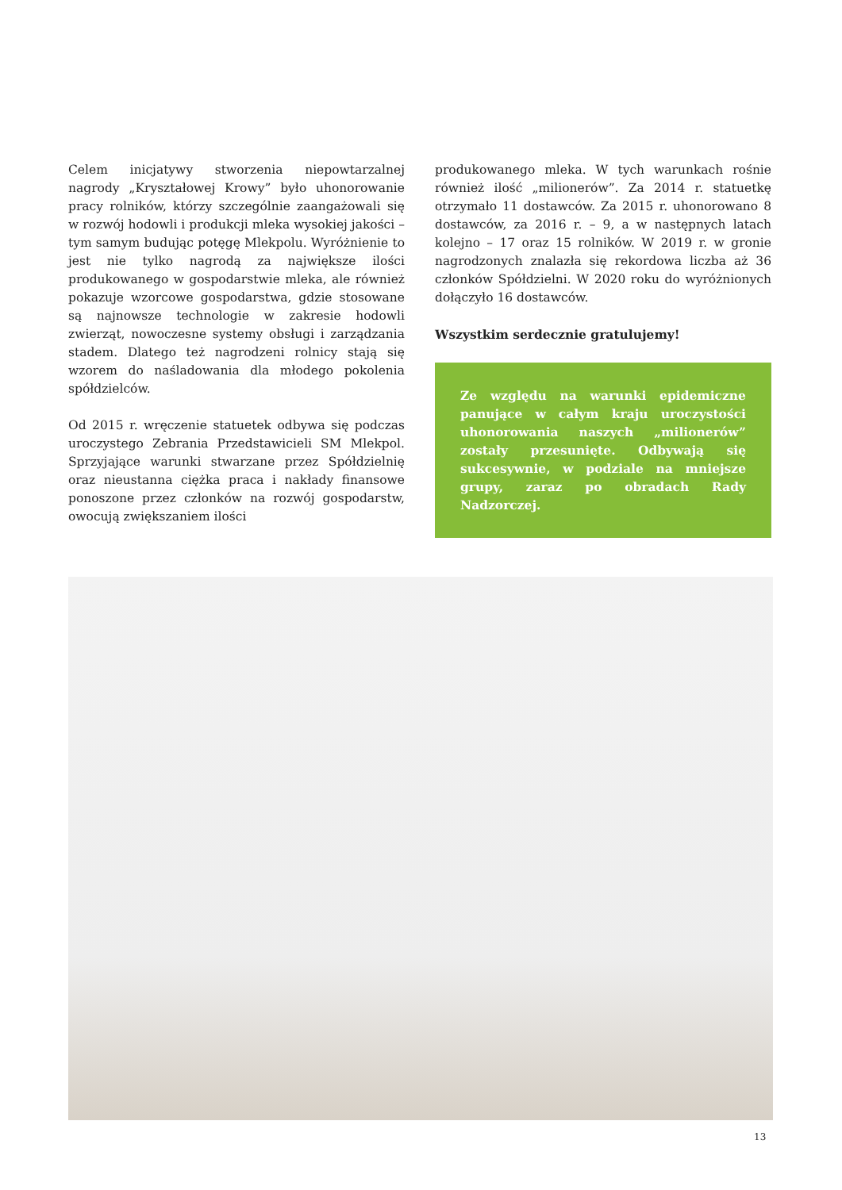Celem inicjatywy stworzenia niepowtarzalnej nagrody „Kryształowej Krowy” było uhonorowanie pracy rolników, którzy szczególnie zaangażowali się w rozwój hodowli i produkcji mleka wysokiej jakości – tym samym budując potęgę Mlekpolu. Wyróżnienie to jest nie tylko nagrodą za największe ilości produkowanego w gospodarstwie mleka, ale również pokazuje wzorcowe gospodarstwa, gdzie stosowane są najnowsze technologie w zakresie hodowli zwierząt, nowoczesne systemy obsługi i zarządzania stadem. Dlatego też nagrodzeni rolnicy stają się wzorem do naśladowania dla młodego pokolenia spółdzielców.
Od 2015 r. wręczenie statuetek odbywa się podczas uroczystego Zebrania Przedstawicieli SM Mlekpol. Sprzyjające warunki stwarzane przez Spółdzielnię oraz nieustanna ciężka praca i nakłady finansowe ponoszone przez członków na rozwój gospodarstw, owocują zwiększaniem ilości
produkowanego mleka. W tych warunkach rośnie również ilość „milionerów”. Za 2014 r. statuetkę otrzymało 11 dostawców. Za 2015 r. uhonorowano 8 dostawców, za 2016 r. – 9, a w następnych latach kolejno – 17 oraz 15 rolników. W 2019 r. w gronie nagrodzonych znalazła się rekordowa liczba aż 36 członków Spółdzielni. W 2020 roku do wyróżnionych dołączyło 16 dostawców.
Wszystkim serdecznie gratulujemy!
Ze względu na warunki epidemiczne panujące w całym kraju uroczystości uhonorowania naszych „milionerów” zostały przesunięte. Odbywają się sukcesywnie, w podziale na mniejsze grupy, zaraz po obradach Rady Nadzorczej.
13